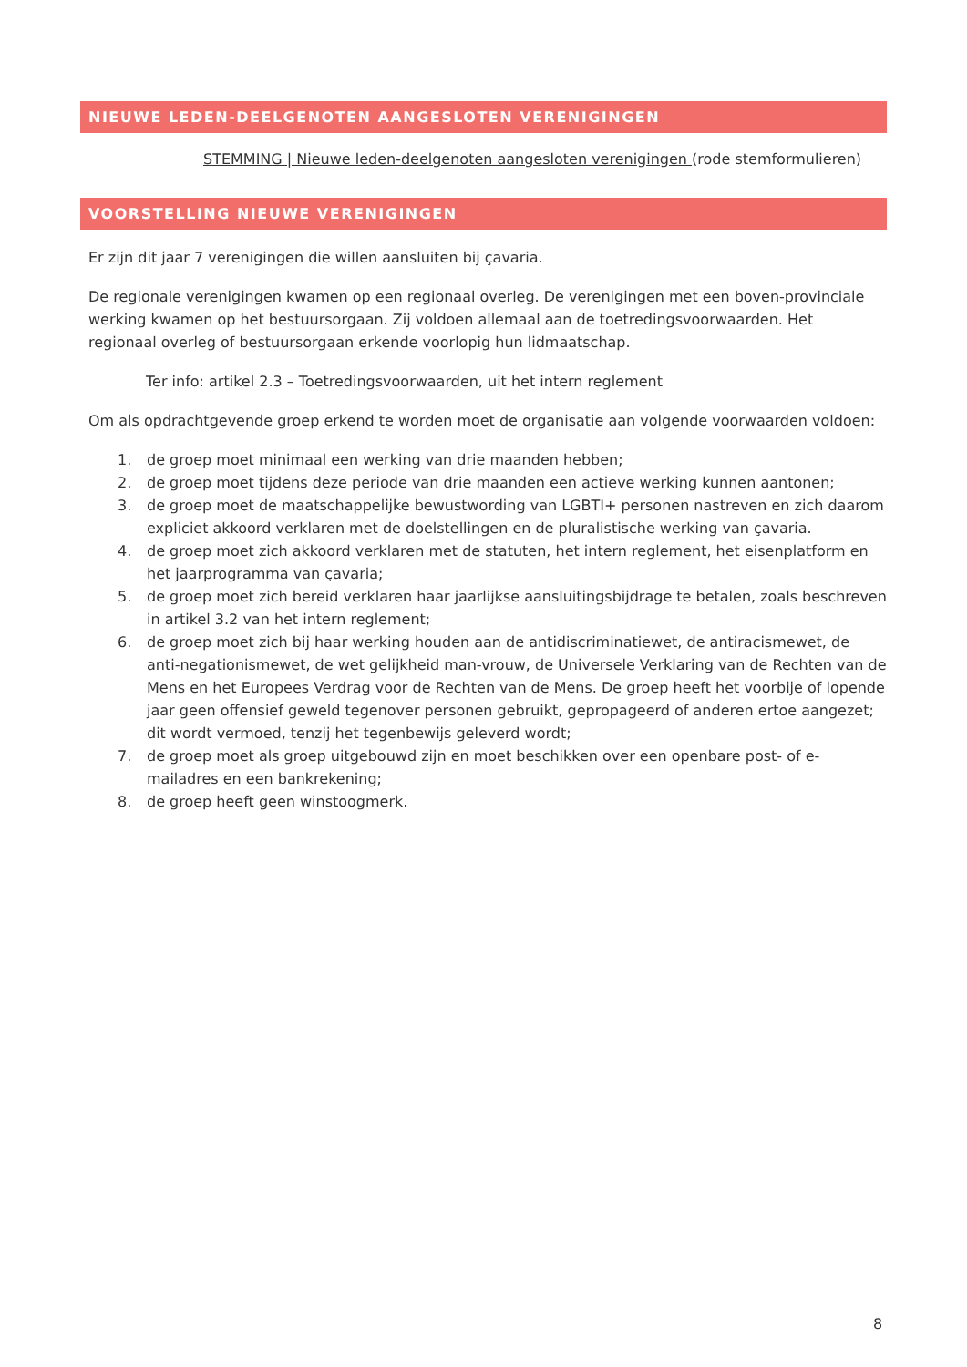NIEUWE LEDEN-DEELGENOTEN AANGESLOTEN VERENIGINGEN
STEMMING | Nieuwe leden-deelgenoten aangesloten verenigingen (rode stemformulieren)
VOORSTELLING NIEUWE VERENIGINGEN
Er zijn dit jaar 7 verenigingen die willen aansluiten bij çavaria.
De regionale verenigingen kwamen op een regionaal overleg. De verenigingen met een boven-provinciale werking kwamen op het bestuursorgaan. Zij voldoen allemaal aan de toetredingsvoorwaarden. Het regionaal overleg of bestuursorgaan erkende voorlopig hun lidmaatschap.
Ter info: artikel 2.3 – Toetredingsvoorwaarden, uit het intern reglement
Om als opdrachtgevende groep erkend te worden moet de organisatie aan volgende voorwaarden voldoen:
1. de groep moet minimaal een werking van drie maanden hebben;
2. de groep moet tijdens deze periode van drie maanden een actieve werking kunnen aantonen;
3. de groep moet de maatschappelijke bewustwording van LGBTI+ personen nastreven en zich daarom expliciet akkoord verklaren met de doelstellingen en de pluralistische werking van çavaria.
4. de groep moet zich akkoord verklaren met de statuten, het intern reglement, het eisenplatform en het jaarprogramma van çavaria;
5. de groep moet zich bereid verklaren haar jaarlijkse aansluitingsbijdrage te betalen, zoals beschreven in artikel 3.2 van het intern reglement;
6. de groep moet zich bij haar werking houden aan de antidiscriminatiewet, de antiracismewet, de anti-negationismewet, de wet gelijkheid man-vrouw, de Universele Verklaring van de Rechten van de Mens en het Europees Verdrag voor de Rechten van de Mens. De groep heeft het voorbije of lopende jaar geen offensief geweld tegenover personen gebruikt, gepropageerd of anderen ertoe aangezet; dit wordt vermoed, tenzij het tegenbewijs geleverd wordt;
7. de groep moet als groep uitgebouwd zijn en moet beschikken over een openbare post- of e-mailadres en een bankrekening;
8. de groep heeft geen winstoogmerk.
8